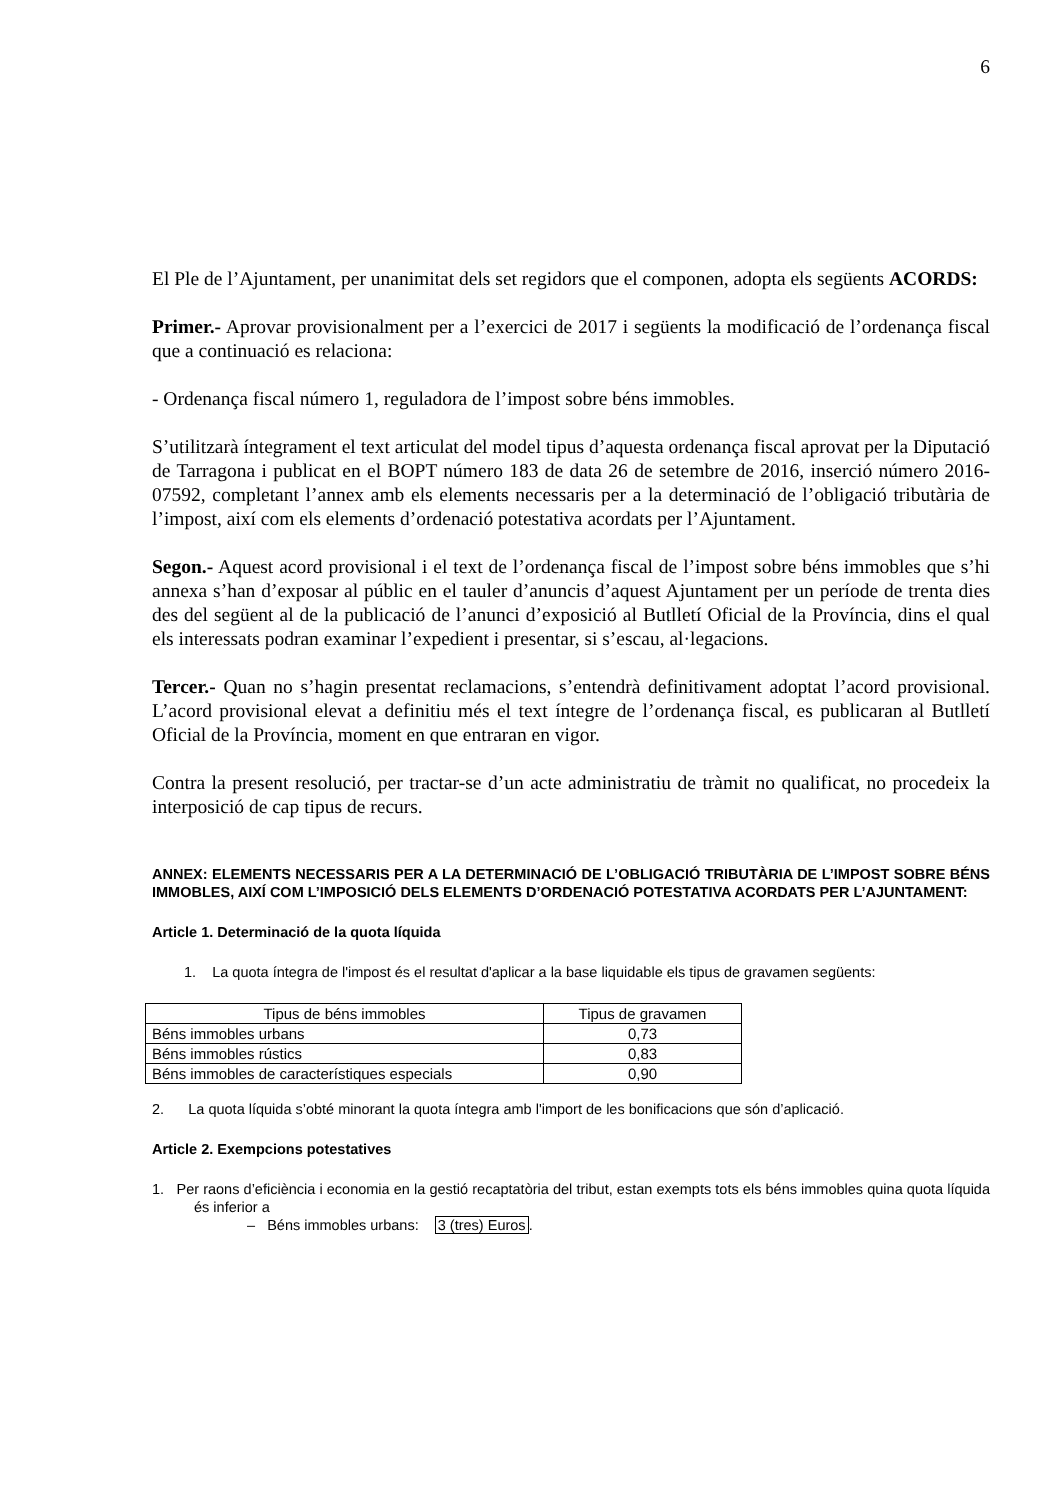6
El Ple de l’Ajuntament, per unanimitat dels set regidors que el componen, adopta els següents ACORDS:
Primer.- Aprovar provisionalment per a l’exercici de 2017 i següents la modificació de l’ordenança fiscal que a continuació es relaciona:
- Ordenança fiscal número 1, reguladora de l’impost sobre béns immobles.
S’utilitzarà íntegrament el text articulat del model tipus d’aquesta ordenança fiscal aprovat per la Diputació de Tarragona i publicat en el BOPT número 183 de data 26 de setembre de 2016, inserció número 2016-07592, completant l’annex amb els elements necessaris per a la determinació de l’obligació tributària de l’impost, així com els elements d’ordenació potestativa acordats per l’Ajuntament.
Segon.- Aquest acord provisional i el text de l’ordenança fiscal de l’impost sobre béns immobles que s’hi annexa s’han d’exposar al públic en el tauler d’anuncis d’aquest Ajuntament per un període de trenta dies des del següent al de la publicació de l’anunci d’exposició al Butlletí Oficial de la Província, dins el qual els interessats podran examinar l’expedient i presentar, si s’escau, al·legacions.
Tercer.- Quan no s’hagin presentat reclamacions, s’entendrà definitivament adoptat l’acord provisional. L’acord provisional elevat a definitiu més el text íntegre de l’ordenança fiscal, es publicaran al Butlletí Oficial de la Província, moment en que entraran en vigor.
Contra la present resolució, per tractar-se d’un acte administratiu de tràmit no qualificat, no procedeix la interposició de cap tipus de recurs.
ANNEX: ELEMENTS NECESSARIS PER A LA DETERMINACIÓ DE L’OBLIGACIÓ TRIBUTÀRIA DE L’IMPOST SOBRE BÉNS IMMOBLES, AIXÍ COM L’IMPOSICIÓ DELS ELEMENTS D’ORDENACIÓ POTESTATIVA ACORDATS PER L’AJUNTAMENT:
Article 1. Determinació de la quota líquida
1. La quota íntegra de l'impost és el resultat d'aplicar a la base liquidable els tipus de gravamen següents:
| Tipus de béns immobles | Tipus de gravamen |
| --- | --- |
| Béns immobles urbans | 0,73 |
| Béns immobles rústics | 0,83 |
| Béns immobles de característiques especials | 0,90 |
2. La quota líquida s’obté minorant la quota íntegra amb l'import de les bonificacions que són d’aplicació.
Article 2. Exempcions potestatives
1. Per raons d’eficiència i economia en la gestió recaptatòria del tribut, estan exempts tots els béns immobles quina quota líquida és inferior a
– Béns immobles urbans: 3 (tres) Euros.